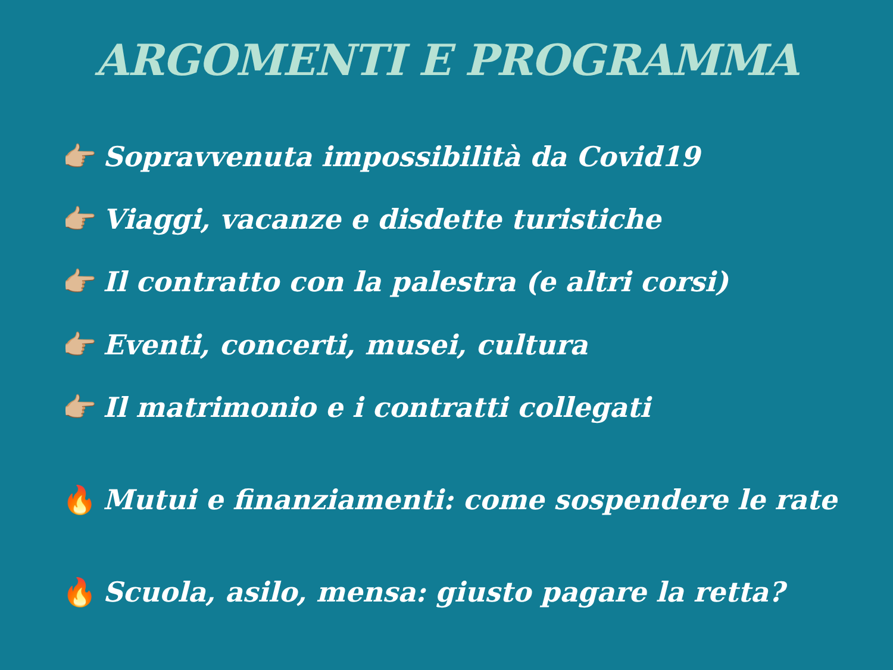ARGOMENTI E PROGRAMMA
👉🏼 Sopravvenuta impossibilità da Covid19
👉🏼 Viaggi, vacanze e disdette turistiche
👉🏼 Il contratto con la palestra (e altri corsi)
👉🏼 Eventi, concerti, musei, cultura
👉🏼 Il matrimonio e i contratti collegati
🔥 Mutui e finanziamenti: come sospendere le rate
🔥 Scuola, asilo, mensa: giusto pagare la retta?